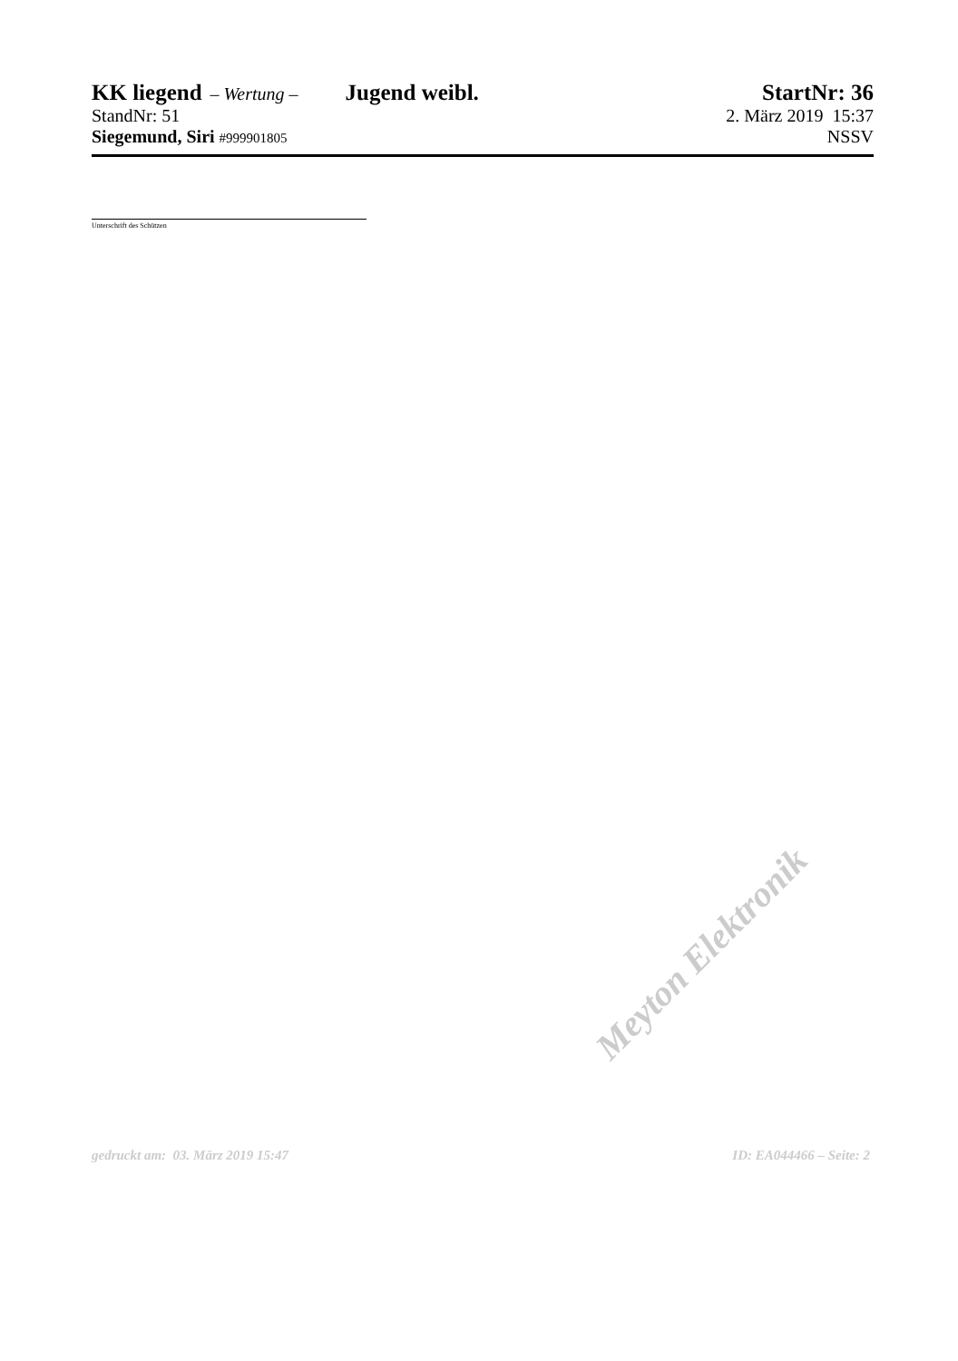KK liegend – Wertung – Jugend weibl. StartNr: 36
StandNr: 51 2. März 2019 15:37
Siegemund, Siri #999901805 NSSV
Unterschrift des Schützen
Meyton Elektronik
gedruckt am: 03. März 2019 15:47 ID: EA044466 – Seite: 2